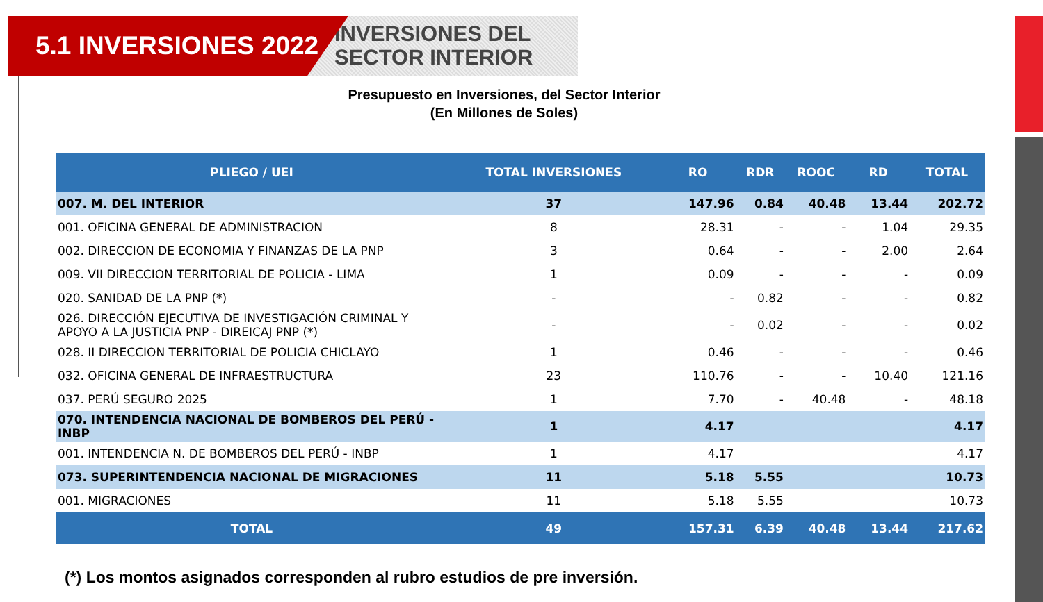5.1 INVERSIONES 2022
INVERSIONES DEL
SECTOR INTERIOR
Presupuesto en Inversiones, del Sector Interior
(En Millones de Soles)
| PLIEGO / UEI | TOTAL INVERSIONES | RO | RDR | ROOC | RD | TOTAL |
| --- | --- | --- | --- | --- | --- | --- |
| 007. M. DEL INTERIOR | 37 | 147.96 | 0.84 | 40.48 | 13.44 | 202.72 |
| 001. OFICINA GENERAL DE ADMINISTRACION | 8 | 28.31 | - | - | 1.04 | 29.35 |
| 002. DIRECCION DE ECONOMIA Y FINANZAS DE LA PNP | 3 | 0.64 | - | - | 2.00 | 2.64 |
| 009. VII DIRECCION TERRITORIAL DE POLICIA - LIMA | 1 | 0.09 | - | - | - | 0.09 |
| 020. SANIDAD DE LA PNP (*) | - | - | 0.82 | - | - | 0.82 |
| 026. DIRECCIÓN EJECUTIVA DE INVESTIGACIÓN CRIMINAL Y APOYO A LA JUSTICIA PNP - DIREICAJ PNP (*) | - | - | 0.02 | - | - | 0.02 |
| 028. II DIRECCION TERRITORIAL DE POLICIA CHICLAYO | 1 | 0.46 | - | - | - | 0.46 |
| 032. OFICINA GENERAL DE INFRAESTRUCTURA | 23 | 110.76 | - | - | 10.40 | 121.16 |
| 037. PERÚ SEGURO 2025 | 1 | 7.70 | - | 40.48 | - | 48.18 |
| 070. INTENDENCIA NACIONAL DE BOMBEROS DEL PERÚ - INBP | 1 | 4.17 | | | | 4.17 |
| 001. INTENDENCIA N. DE BOMBEROS DEL PERÚ - INBP | 1 | 4.17 | | | | 4.17 |
| 073. SUPERINTENDENCIA NACIONAL DE MIGRACIONES | 11 | 5.18 | 5.55 | | | 10.73 |
| 001. MIGRACIONES | 11 | 5.18 | 5.55 | | | 10.73 |
| TOTAL | 49 | 157.31 | 6.39 | 40.48 | 13.44 | 217.62 |
(*) Los montos asignados corresponden al rubro estudios de pre inversión.